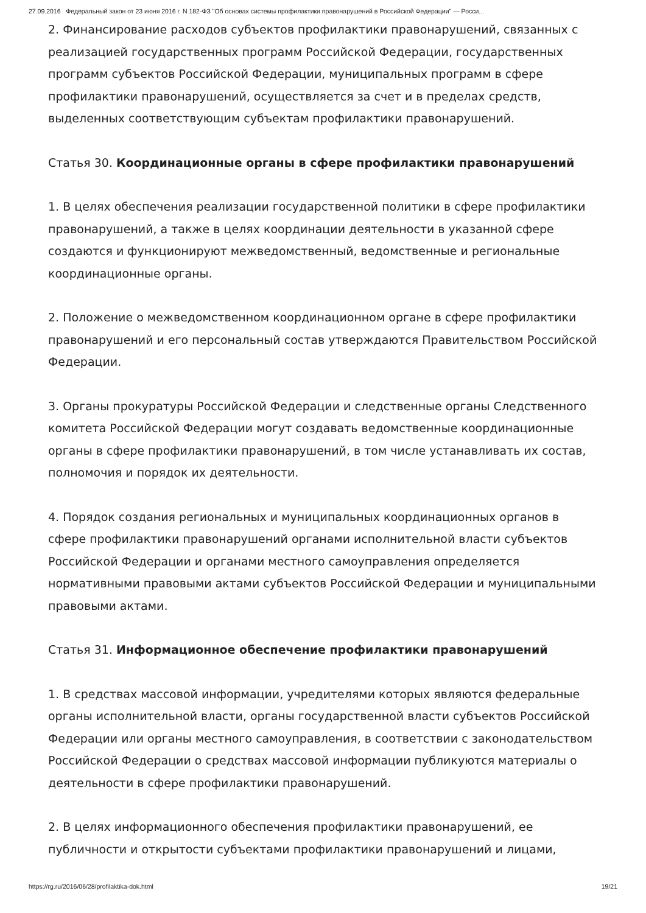27.09.2016 Федеральный закон от 23 июня 2016 г. N 182-ФЗ "Об основах системы профилактики правонарушений в Российской Федерации" — Росси...
2. Финансирование расходов субъектов профилактики правонарушений, связанных с реализацией государственных программ Российской Федерации, государственных программ субъектов Российской Федерации, муниципальных программ в сфере профилактики правонарушений, осуществляется за счет и в пределах средств, выделенных соответствующим субъектам профилактики правонарушений.
Статья 30. Координационные органы в сфере профилактики правонарушений
1. В целях обеспечения реализации государственной политики в сфере профилактики правонарушений, а также в целях координации деятельности в указанной сфере создаются и функционируют межведомственный, ведомственные и региональные координационные органы.
2. Положение о межведомственном координационном органе в сфере профилактики правонарушений и его персональный состав утверждаются Правительством Российской Федерации.
3. Органы прокуратуры Российской Федерации и следственные органы Следственного комитета Российской Федерации могут создавать ведомственные координационные органы в сфере профилактики правонарушений, в том числе устанавливать их состав, полномочия и порядок их деятельности.
4. Порядок создания региональных и муниципальных координационных органов в сфере профилактики правонарушений органами исполнительной власти субъектов Российской Федерации и органами местного самоуправления определяется нормативными правовыми актами субъектов Российской Федерации и муниципальными правовыми актами.
Статья 31. Информационное обеспечение профилактики правонарушений
1. В средствах массовой информации, учредителями которых являются федеральные органы исполнительной власти, органы государственной власти субъектов Российской Федерации или органы местного самоуправления, в соответствии с законодательством Российской Федерации о средствах массовой информации публикуются материалы о деятельности в сфере профилактики правонарушений.
2. В целях информационного обеспечения профилактики правонарушений, ее публичности и открытости субъектами профилактики правонарушений и лицами,
https://rg.ru/2016/06/28/profilaktika-dok.html 19/21